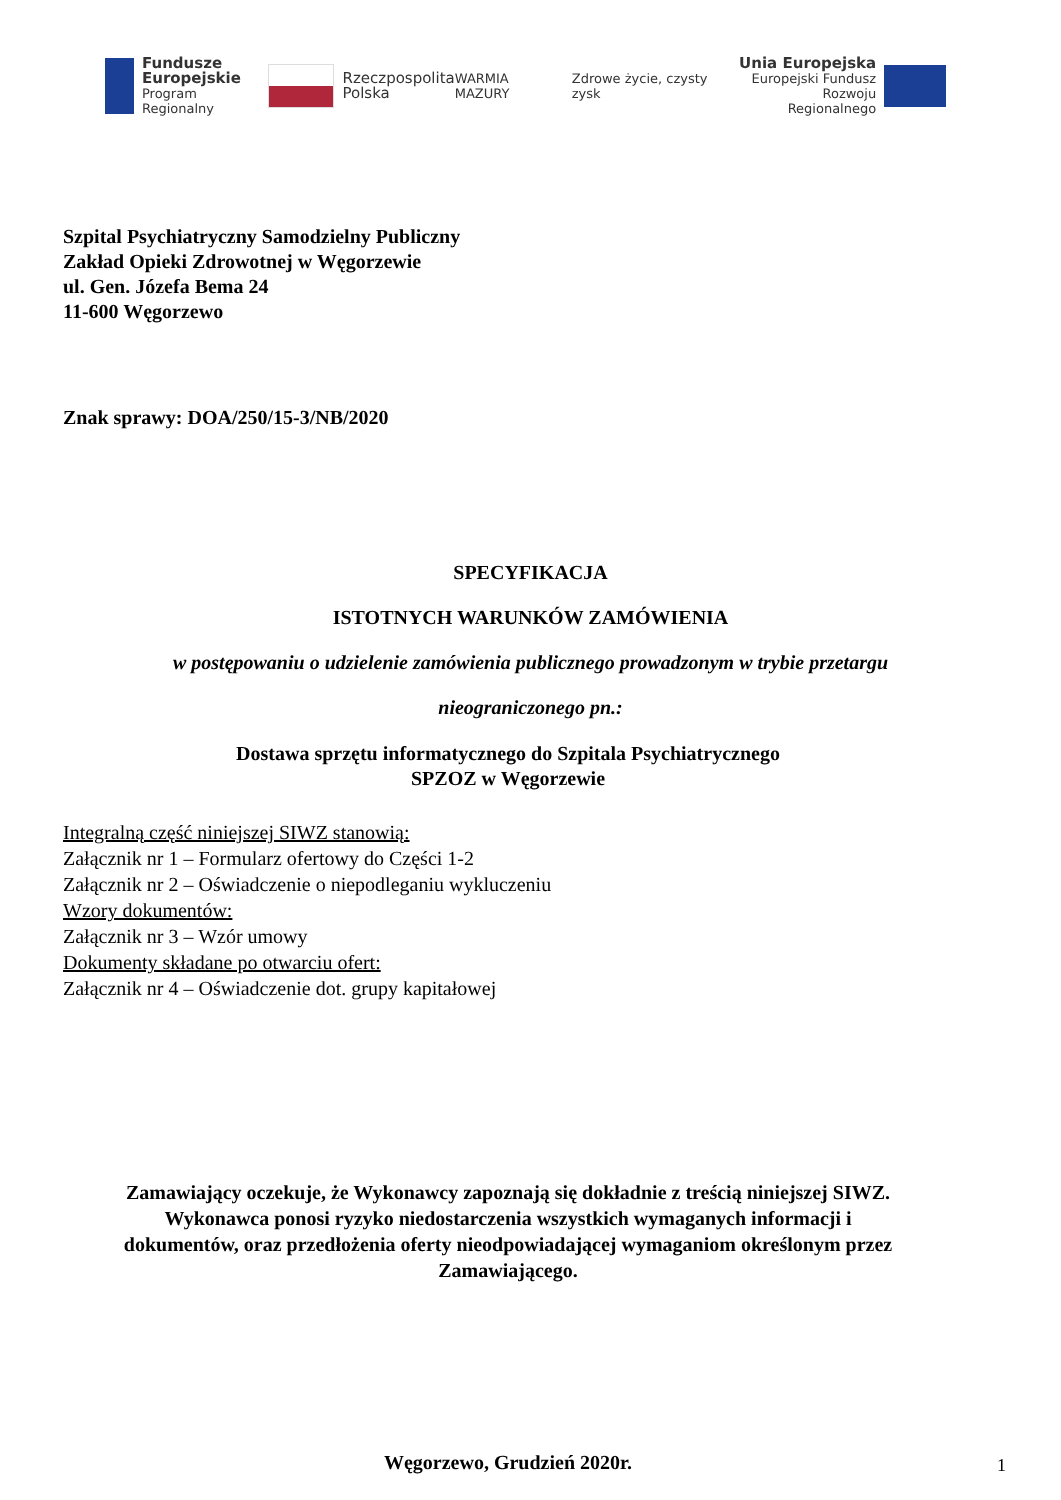Fundusze
Europejskie
Program Regionalny
Rzeczpospolita
Polska
WARMIA MAZURY Zdrowe życie, czysty zysk
Unia Europejska
Europejski Fundusz
Rozwoju Regionalnego
Szpital Psychiatryczny Samodzielny Publiczny
Zakład Opieki Zdrowotnej w Węgorzewie
ul. Gen. Józefa Bema 24
11-600 Węgorzewo
Znak sprawy: DOA/250/15-3/NB/2020
SPECYFIKACJA
ISTOTNYCH WARUNKÓW ZAMÓWIENIA
w postępowaniu o udzielenie zamówienia publicznego prowadzonym w trybie przetargu
nieograniczonego pn.:
Dostawa sprzętu informatycznego do Szpitala Psychiatrycznego
SPZOZ w Węgorzewie
Integralną część niniejszej SIWZ stanowią:
Załącznik nr 1 – Formularz ofertowy do Części 1-2
Załącznik nr 2 – Oświadczenie o niepodleganiu wykluczeniu
Wzory dokumentów:
Załącznik nr 3 – Wzór umowy
Dokumenty składane po otwarciu ofert:
Załącznik nr 4 – Oświadczenie dot. grupy kapitałowej
Zamawiający oczekuje, że Wykonawcy zapoznają się dokładnie z treścią niniejszej SIWZ.
Wykonawca ponosi ryzyko niedostarczenia wszystkich wymaganych informacji i
dokumentów, oraz przedłożenia oferty nieodpowiadającej wymaganiom określonym przez
Zamawiającego.
Węgorzewo, Grudzień 2020r.
1